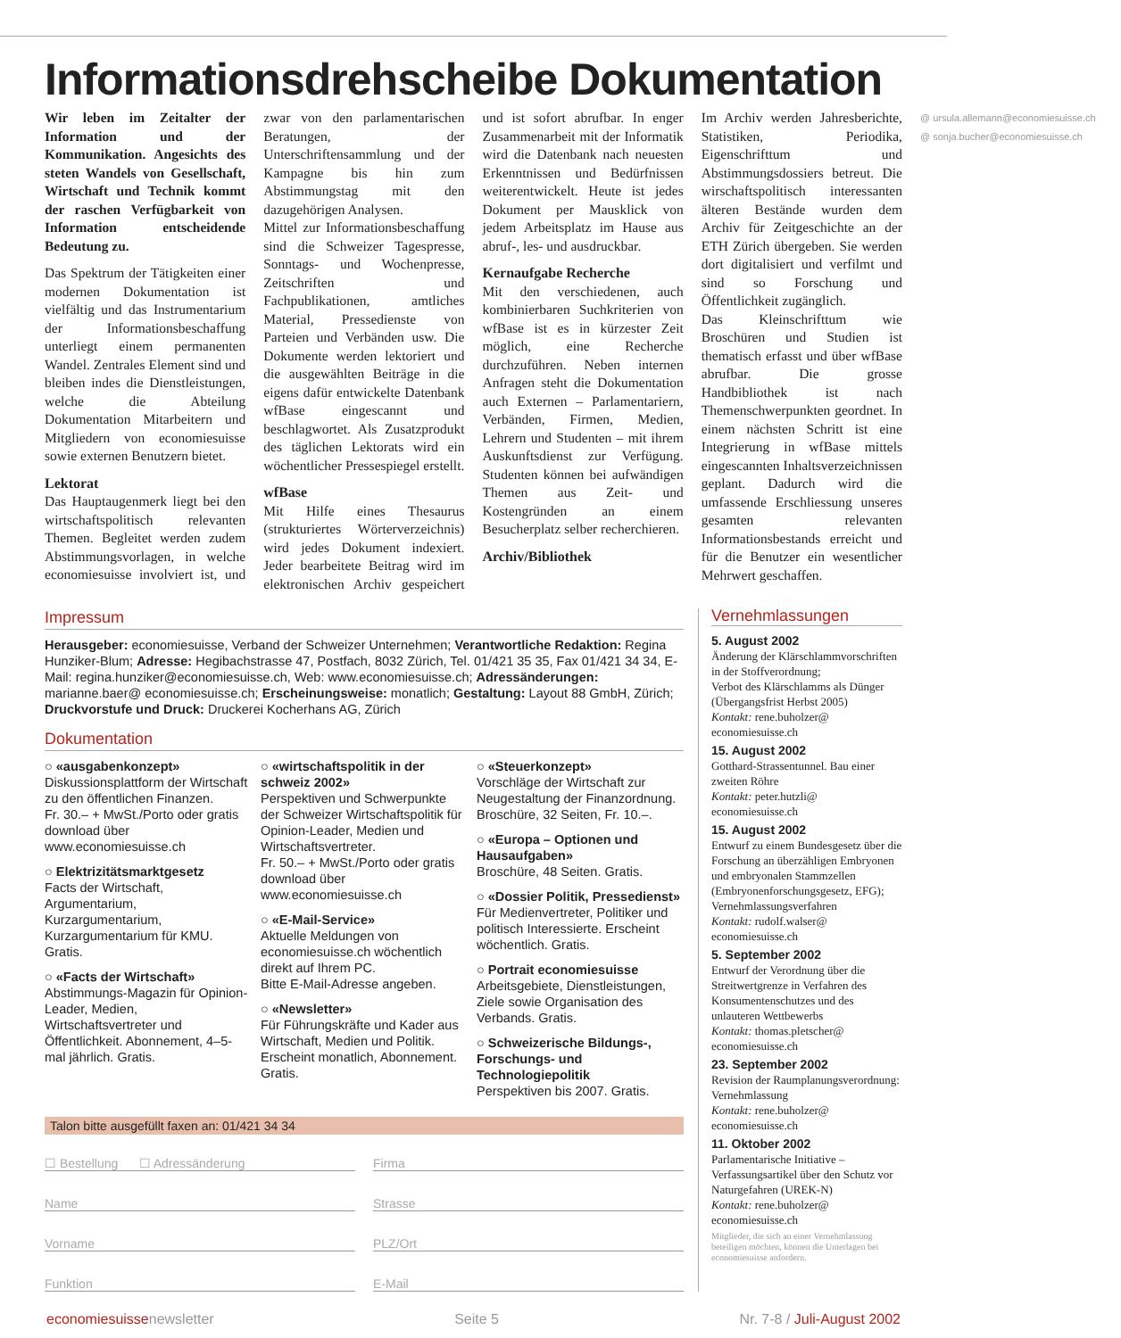Informationsdrehscheibe Dokumentation
Wir leben im Zeitalter der Information und der Kommunikation. Angesichts des steten Wandels von Gesellschaft, Wirtschaft und Technik kommt der raschen Verfügbarkeit von Information entscheidende Bedeutung zu.
Das Spektrum der Tätigkeiten einer modernen Dokumentation ist vielfältig und das Instrumentarium der Informationsbeschaffung unterliegt einem permanenten Wandel. Zentrales Element sind und bleiben indes die Dienstleistungen, welche die Abteilung Dokumentation Mitarbeitern und Mitgliedern von economiesuisse sowie externen Benutzern bietet.
Lektorat
Das Hauptaugenmerk liegt bei den wirtschaftspolitisch relevanten Themen. Begleitet werden zudem Abstimmungsvorlagen, in welche economiesuisse involviert ist, und zwar von den parlamentarischen Beratungen, der Unterschriftensammlung und der Kampagne bis hin zum Abstimmungstag mit den dazugehörigen Analysen.
Mittel zur Informationsbeschaffung sind die Schweizer Tagespresse, Sonntags- und Wochenpresse, Zeitschriften und Fachpublikationen, amtliches Material, Pressedienste von Parteien und Verbänden usw. Die Dokumente werden lektoriert und die ausgewählten Beiträge in die eigens dafür entwickelte Datenbank wfBase eingescannt und beschlagwortet. Als Zusatzprodukt des täglichen Lektorats wird ein wöchentlicher Pressespiegel erstellt.
wfBase
Mit Hilfe eines Thesaurus (strukturiertes Wörterverzeichnis) wird jedes Dokument indexiert. Jeder bearbeitete Beitrag wird im elektronischen Archiv gespeichert und ist sofort abrufbar. In enger Zusammenarbeit mit der Informatik wird die Datenbank nach neuesten Erkenntnissen und Bedürfnissen weiterentwickelt. Heute ist jedes Dokument per Mausklick von jedem Arbeitsplatz im Hause aus abruf-, les- und ausdruckbar.
Kernaufgabe Recherche
Mit den verschiedenen, auch kombinierbaren Suchkriterien von wfBase ist es in kürzester Zeit möglich, eine Recherche durchzuführen. Neben internen Anfragen steht die Dokumentation auch Externen – Parlamentariern, Verbänden, Firmen, Medien, Lehrern und Studenten – mit ihrem Auskunftsdienst zur Verfügung. Studenten können bei aufwändigen Themen aus Zeit- und Kostengründen an einem Besucherplatz selber recherchieren.
Archiv/Bibliothek
Im Archiv werden Jahresberichte, Statistiken, Periodika, Eigenschrifttum und Abstimmungsdossiers betreut. Die wirschaftspolitisch interessanten älteren Bestände wurden dem Archiv für Zeitgeschichte an der ETH Zürich übergeben. Sie werden dort digitalisiert und verfilmt und sind so Forschung und Öffentlichkeit zugänglich.
Das Kleinschrifttum wie Broschüren und Studien ist thematisch erfasst und über wfBase abrufbar. Die grosse Handbibliothek ist nach Themenschwerpunkten geordnet. In einem nächsten Schritt ist eine Integrierung in wfBase mittels eingescannten Inhaltsverzeichnissen geplant. Dadurch wird die umfassende Erschliessung unseres gesamten relevanten Informationsbestands erreicht und für die Benutzer ein wesentlicher Mehrwert geschaffen.
@ ursula.allemann@economiesuisse.ch
@ sonja.bucher@economiesuisse.ch
Impressum
Herausgeber: economiesuisse, Verband der Schweizer Unternehmen; Verantwortliche Redaktion: Regina Hunziker-Blum; Adresse: Hegibachstrasse 47, Postfach, 8032 Zürich, Tel. 01/421 35 35, Fax 01/421 34 34, E-Mail: regina.hunziker@economiesuisse.ch, Web: www.economiesuisse.ch; Adressänderungen: marianne.baer@ economiesuisse.ch; Erscheinungsweise: monatlich; Gestaltung: Layout 88 GmbH, Zürich; Druckvorstufe und Druck: Druckerei Kocherhans AG, Zürich
Dokumentation
○ «ausgabenkonzept»
Diskussionsplattform der Wirtschaft zu den öffentlichen Finanzen.
Fr. 30.– + MwSt./Porto oder gratis download über www.economiesuisse.ch
○ Elektrizitätsmarktgesetz
Facts der Wirtschaft, Argumentarium, Kurzargumentarium, Kurzargumentarium für KMU. Gratis.
○ «Facts der Wirtschaft»
Abstimmungs-Magazin für Opinion-Leader, Medien, Wirtschaftsvertreter und Öffentlichkeit. Abonnement, 4–5-mal jährlich. Gratis.
○ «wirtschaftspolitik in der schweiz 2002»
Perspektiven und Schwerpunkte der Schweizer Wirtschaftspolitik für Opinion-Leader, Medien und Wirtschaftsvertreter.
Fr. 50.– + MwSt./Porto oder gratis download über www.economiesuisse.ch
○ «E-Mail-Service»
Aktuelle Meldungen von economiesuisse.ch wöchentlich direkt auf Ihrem PC.
Bitte E-Mail-Adresse angeben.
○ «Newsletter»
Für Führungskräfte und Kader aus Wirtschaft, Medien und Politik. Erscheint monatlich, Abonnement. Gratis.
○ «Steuerkonzept»
Vorschläge der Wirtschaft zur Neugestaltung der Finanzordnung. Broschüre, 32 Seiten, Fr. 10.–.
○ «Europa – Optionen und Hausaufgaben»
Broschüre, 48 Seiten. Gratis.
○ «Dossier Politik, Pressedienst»
Für Medienvertreter, Politiker und politisch Interessierte. Erscheint wöchentlich. Gratis.
○ Portrait economiesuisse
Arbeitsgebiete, Dienstleistungen, Ziele sowie Organisation des Verbands. Gratis.
○ Schweizerische Bildungs-, Forschungs- und Technologiepolitik
Perspektiven bis 2007. Gratis.
Talon bitte ausgefüllt faxen an: 01/421 34 34
☐ Bestellung ☐ Adressänderung
Firma
Name
Strasse
Vorname
PLZ/Ort
Funktion
E-Mail
Vernehmlassungen
5. August 2002
Änderung der Klärschlammvorschriften in der Stoffverordnung;
Verbot des Klärschlamms als Dünger (Übergangsfrist Herbst 2005)
Kontakt: rene.buholzer@ economiesuisse.ch
15. August 2002
Gotthard-Strassentunnel. Bau einer zweiten Röhre
Kontakt: peter.hutzli@ economiesuisse.ch
15. August 2002
Entwurf zu einem Bundesgesetz über die Forschung an überzähligen Embryonen und embryonalen Stammzellen (Embryonenforschungsgesetz, EFG); Vernehmlassungsverfahren
Kontakt: rudolf.walser@ economiesuisse.ch
5. September 2002
Entwurf der Verordnung über die Streitwertgrenze in Verfahren des Konsumentenschutzes und des unlauteren Wettbewerbs
Kontakt: thomas.pletscher@ economiesuisse.ch
23. September 2002
Revision der Raumplanungsverordnung: Vernehmlassung
Kontakt: rene.buholzer@ economiesuisse.ch
11. Oktober 2002
Parlamentarische Initiative – Verfassungsartikel über den Schutz vor Naturgefahren (UREK-N)
Kontakt: rene.buholzer@ economiesuisse.ch
Mitglieder, die sich an einer Vernehmlassung beteiligen möchten, können die Unterlagen bei economiesuisse anfordern.
economiesuissenewsletter Seite 5 Nr. 7-8 / Juli-August 2002